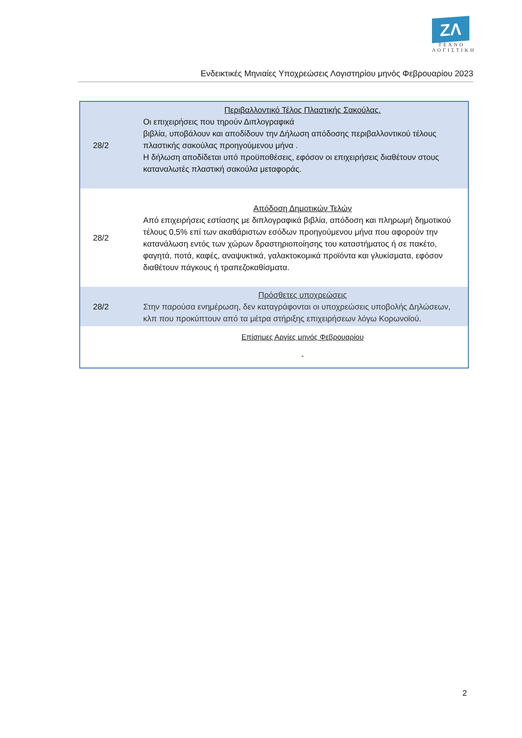ZΛ
ΤΕΧΝΟ
ΛΟΓΙΣΤΙΚΗ
Ενδεικτικές Μηνιαίες Υποχρεώσεις Λογιστηρίου μηνός Φεβρουαρίου 2023
| 28/2 | Περιβαλλοντικό Τέλος Πλαστικής Σακούλας. Οι επιχειρήσεις που τηρούν Διπλογραφικά βιβλία, υποβάλουν και αποδίδουν την Δήλωση απόδοσης περιβαλλοντικού τέλους πλαστικής σακούλας προηγούμενου μήνα . Η δήλωση αποδίδεται υπό προϋποθέσεις, εφόσον οι επιχειρήσεις διαθέτουν στους καταναλωτές πλαστική σακούλα μεταφοράς. |
| 28/2 | Απόδοση Δημοτικών Τελών Από επιχειρήσεις εστίασης με διπλογραφικά βιβλία, απόδοση και πληρωμή δημοτικού τέλους 0,5% επί των ακαθάριστων εσόδων προηγούμενου μήνα που αφορούν την κατανάλωση εντός των χώρων δραστηριοποίησης του καταστήματος ή σε πακέτο, φαγητά, ποτά, καφές, αναψυκτικά, γαλακτοκομικά προϊόντα και γλυκίσματα, εφόσον διαθέτουν πάγκους ή τραπεζοκαθίσματα. |
| 28/2 | Πρόσθετες υποχρεώσεις Στην παρούσα ενημέρωση, δεν καταγράφονται οι υποχρεώσεις υποβολής Δηλώσεων, κλπ που προκύπτουν από τα μέτρα στήριξης επιχειρήσεων λόγω Κορωνοϊού. |
| | Επίσημες Αργίες μηνός Φεβρουαρίου - |
2